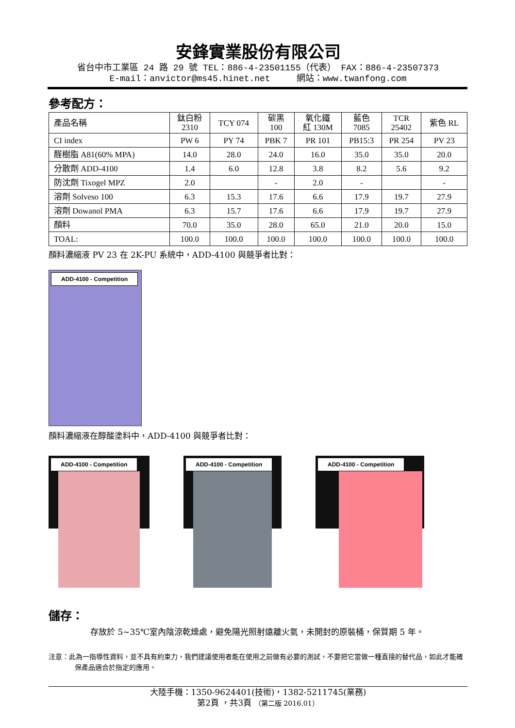安鋒實業股份有限公司
省台中市工業區 24 路 29 號 TEL：886-4-23501155（代表） FAX：886-4-23507373
E-mail：anvictor@ms45.hinet.net 網站：www.twanfong.com
參考配方：
| 產品名稱 | 鈦白粉 2310 | TCY 074 | 碳黑 100 | 氧化鐵 紅 130M | 藍色 7085 | TCR 25402 | 紫色 RL |
| --- | --- | --- | --- | --- | --- | --- | --- |
| CI index | PW 6 | PY 74 | PBK 7 | PR 101 | PB15:3 | PR 254 | PV 23 |
| 醛樹脂 A81(60% MPA) | 14.0 | 28.0 | 24.0 | 16.0 | 35.0 | 35.0 | 20.0 |
| 分散劑 ADD-4100 | 1.4 | 6.0 | 12.8 | 3.8 | 8.2 | 5.6 | 9.2 |
| 防沈劑 Tixogel MPZ | 2.0 | | - | 2.0 | - | | - |
| 溶劑 Solveso 100 | 6.3 | 15.3 | 17.6 | 6.6 | 17.9 | 19.7 | 27.9 |
| 溶劑 Dowanol PMA | 6.3 | 15.7 | 17.6 | 6.6 | 17.9 | 19.7 | 27.9 |
| 顏料 | 70.0 | 35.0 | 28.0 | 65.0 | 21.0 | 20.0 | 15.0 |
| TOAL: | 100.0 | 100.0 | 100.0 | 100.0 | 100.0 | 100.0 | 100.0 |
顏料濃縮液 PV 23 在 2K-PU 系統中，ADD-4100 與競爭者比對：
ADD-4100 - Competition
顏料濃縮液在醇酸塗料中，ADD-4100 與競爭者比對：
ADD-4100 - Competition
ADD-4100 - Competition
ADD-4100 - Competition
儲存：
存放於 5~35℃室內陰涼乾燥處，避免陽光照射遠離火氣，未開封的原裝桶，保質期 5 年。
注意：此為一指導性資料，並不具有約束力，我們建議使用者能在使用之前做有必要的測試，不要把它當做一種直接的替代品，如此才能確保產品適合於指定的應用。
大陸手機：1350-9624401(技術)，1382-5211745(業務)
第2頁 ，共3頁 （第二版 2016.01）